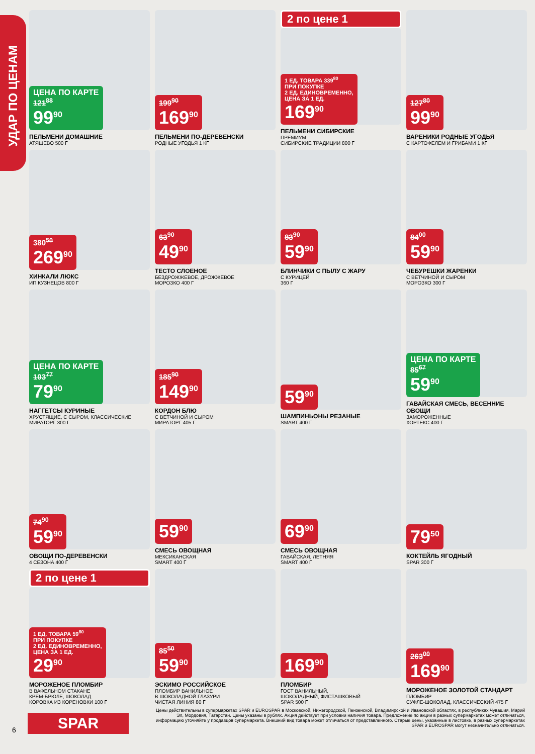УДАР ПО ЦЕНАМ
ЦЕНА ПО КАРТЕ
121<sup>88</sup>
99<sup>90</sup>
ПЕЛЬМЕНИ ДОМАШНИЕ
АТЯШЕВО 500 Г
199<sup>90</sup>
169<sup>90</sup>
ПЕЛЬМЕНИ ПО-ДЕРЕВЕНСКИ
РОДНЫЕ УГОДЬЯ 1 КГ
2 по цене 1
1 ЕД. ТОВАРА 339<sup>80</sup>
ПРИ ПОКУПКЕ
2 ЕД. ЕДИНОВРЕМЕННО,
ЦЕНА ЗА 1 ЕД.
169<sup>90</sup>
ПЕЛЬМЕНИ СИБИРСКИЕ
ПРЕМИУМ
СИБИРСКИЕ ТРАДИЦИИ 800 Г
127<sup>80</sup>
99<sup>90</sup>
ВАРЕНИКИ РОДНЫЕ УГОДЬЯ
С КАРТОФЕЛЕМ И ГРИБАМИ 1 КГ
380<sup>50</sup>
269<sup>90</sup>
ХИНКАЛИ ЛЮКС
ИП КУЗНЕЦОВ 800 Г
63<sup>90</sup>
49<sup>90</sup>
ТЕСТО СЛОЕНОЕ
БЕЗДРОЖЖЕВОЕ, ДРОЖЖЕВОЕ
МОРОЗКО 400 Г
83<sup>90</sup>
59<sup>90</sup>
БЛИНЧИКИ С ПЫЛУ С ЖАРУ
С КУРИЦЕЙ
360 Г
84<sup>00</sup>
59<sup>90</sup>
ЧЕБУРЕШКИ ЖАРЕНКИ
С ВЕТЧИНОЙ И СЫРОМ
МОРОЗКО 300 Г
ЦЕНА ПО КАРТЕ
103<sup>77</sup>
79<sup>90</sup>
НАГГЕТСЫ КУРИНЫЕ
ХРУСТЯЩИЕ, С СЫРОМ, КЛАССИЧЕСКИЕ
МИРАТОРГ 300 Г
185<sup>90</sup>
149<sup>90</sup>
КОРДОН БЛЮ
С ВЕТЧИНОЙ И СЫРОМ
МИРАТОРГ 405 Г
59<sup>90</sup>
ШАМПИНЬОНЫ РЕЗАНЫЕ
SMART 400 Г
ЦЕНА ПО КАРТЕ
85<sup>67</sup>
59<sup>90</sup>
ГАВАЙСКАЯ СМЕСЬ, ВЕСЕННИЕ ОВОЩИ
ЗАМОРОЖЕННЫЕ
ХОРТЕКС 400 Г
74<sup>90</sup>
59<sup>90</sup>
ОВОЩИ ПО-ДЕРЕВЕНСКИ
4 СЕЗОНА 400 Г
59<sup>90</sup>
СМЕСЬ ОВОЩНАЯ
МЕКСИКАНСКАЯ
SMART 400 Г
69<sup>90</sup>
СМЕСЬ ОВОЩНАЯ
ГАВАЙСКАЯ, ЛЕТНЯЯ
SMART 400 Г
79<sup>50</sup>
КОКТЕЙЛЬ ЯГОДНЫЙ
SPAR 300 Г
2 по цене 1
1 ЕД. ТОВАРА 59<sup>80</sup>
ПРИ ПОКУПКЕ
2 ЕД. ЕДИНОВРЕМЕННО,
ЦЕНА ЗА 1 ЕД.
29<sup>90</sup>
МОРОЖЕНОЕ ПЛОМБИР
В ВАФЕЛЬНОМ СТАКАНЕ
КРЕМ-БРЮЛЕ, ШОКОЛАД
КОРОВКА ИЗ КОРЕНОВКИ 100 Г
85<sup>50</sup>
59<sup>90</sup>
ЭСКИМО РОССИЙСКОЕ
ПЛОМБИР ВАНИЛЬНОЕ
В ШОКОЛАДНОЙ ГЛАЗУРИ
ЧИСТАЯ ЛИНИЯ 80 Г
169<sup>90</sup>
ПЛОМБИР
ГОСТ ВАНИЛЬНЫЙ,
ШОКОЛАДНЫЙ, ФИСТАШКОВЫЙ
SPAR 500 Г
263<sup>00</sup>
169<sup>90</sup>
МОРОЖЕНОЕ ЗОЛОТОЙ СТАНДАРТ
ПЛОМБИР
СУФЛЕ-ШОКОЛАД, КЛАССИЧЕСКИЙ 475 Г
Цены действительны в супермаркетах SPAR и EUROSPAR в Московской, Нижегородской, Пензенской, Владимирской и Ивановской областях, в республиках Чувашия, Марий Эл, Мордовия, Татарстан. Цены указаны в рублях. Акция действует при условии наличия товара. Предложение по акции в разных супермаркетах может отличаться, информацию уточняйте у продавцов супермаркета. Внешний вид товара может отличаться от представленного. Старые цены, указанные в листовке, в разных супермаркетах SPAR и EUROSPAR могут незначительно отличаться.
6 SPAR